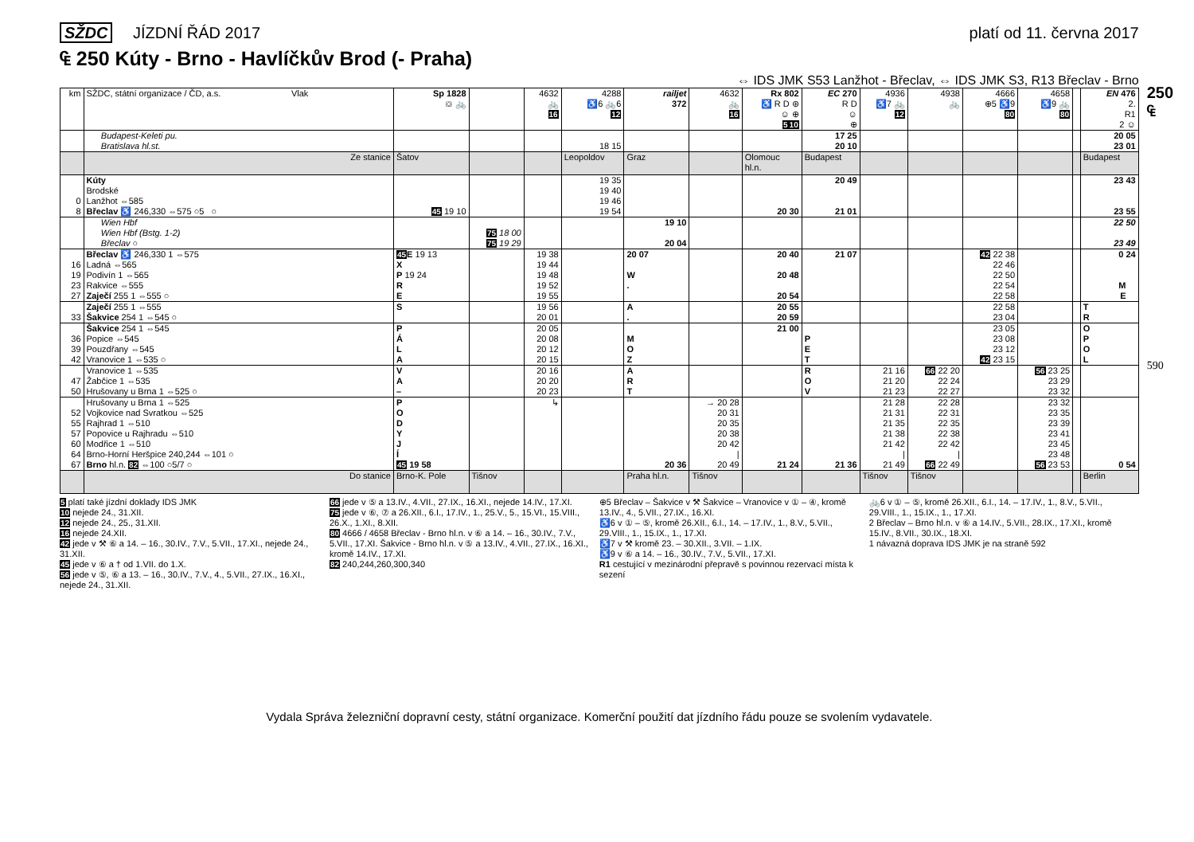SŽDC JÍZDNÍ ŘÁD 2017 platí od 11. června 2017
₠ 250 Kúty - Brno - Havlíčkův Brod (- Praha)
⇔ IDS JMK S53 Lanžhot - Břeclav, ⇔ IDS JMK S3, R13 Břeclav - Brno
| km | SŽDC, státní organizace / ČD, a.s. Vlak | Sp 1828 ⛋ 🚲 | | 4632 🚲 16 | 4288 ♿6 🚲6 12 | railjet 372 | 4632 🚲 16 | Rx 802 ♿ R D ⊛ ☺ ⊕ 5 10 | EC 270 R D ☺ ⊕ | 4936 ♿7 🚲 12 | 4938 🚲 | 4666 ⊕5 ♿9 80 | 4658 ♿9 🚲 80 | | EN 476 2. R1 2 ☺ |
| --- | --- | --- | --- | --- | --- | --- | --- | --- | --- | --- | --- | --- | --- | --- | --- |
| | Budapest-Keleti pu. Bratislava hl.st. | | | | 18 15 | | | | 17 25 20 10 | | | | | | 20 05 23 01 |
| | Ze stanice | Šatov | | | Leopoldov | Graz | | Olomouc hl.n. | Budapest | | | | | | Budapest |
| 0 8 | Kúty Brodské Lanžhot ⇔585 Břeclav ♿ 246,330 ⇔575 ○5 ○ | 45 19 10 | | | 19 35 19 40 19 46 19 54 | | | 20 30 | 20 49 21 01 | | | | | | 23 43 23 55 |
| | Wien Hbf Wien Hbf (Bstg. 1-2) Břeclav ○ | | 75 18 00 75 19 29 | | | 19 10 20 04 | | | | | | | | | 22 50 23 49 |
| 16 19 23 27 | Břeclav ♿ 246,330 1 ⇔575 Ladná ⇔565 Podivín 1 ⇔565 Rakvice ⇔555 Zaječí 255 1 ⇔555 ○ | 45 E 19 13 X P 19 24 R E | | 19 38 19 44 19 48 19 52 19 55 | | 20 07 W . | | 20 40 20 48 20 54 | 21 07 | | | 42 22 38 22 46 22 50 22 54 22 58 | | | 0 24 M E |
| 33 | Zaječí 255 1 ⇔555 Šakvice 254 1 ⇔545 ○ | S | | 19 56 20 01 | | A . | | 20 55 20 59 | | | | 22 58 23 04 | | | T R |
| 36 39 42 | Šakvice 254 1 ⇔545 Popice ⇔545 Pouzdřany ⇔545 Vranovice 1 ⇔535 ○ | P Á L A | | 20 05 20 08 20 12 20 15 | | M O Z | | 21 00 | P E T | | | 23 05 23 08 23 12 42 23 15 | | | O P O L |
| 47 50 | Vranovice 1 ⇔535 Žabčice 1 ⇔535 Hrušovany u Brna 1 ⇔525 ○ | V A – | | 20 16 20 20 20 23 | | A R T | | | R O V | 21 16 21 20 21 23 | 66 22 20 22 24 22 27 | | 56 23 25 23 29 23 32 | | |
| 52 55 57 60 64 67 | Hrušovany u Brna 1 ⇔525 Vojkovice nad Svratkou ⇔525 Rajhrad 1 ⇔510 Popovice u Rajhradu ⇔510 Modřice 1 ⇔510 Brno-Horní Heršpice 240,244 ⇔101 ○ Brno hl.n. 82 ⇔100 ○5/7 ○ | P O D Y J Í 45 19 58 | | ↳ | | 20 36 | → 20 28 20 31 20 35 20 38 20 42 / 20 49 | 21 24 | 21 36 | 21 28 21 31 21 35 21 38 21 42 / 21 49 | 22 28 22 31 22 35 22 38 22 42 / 66 22 49 | | 23 32 23 35 23 39 23 41 23 45 23 48 56 23 53 | | 0 54 |
| | Do stanice | Brno-K. Pole | Tišnov | | | Praha hl.n. | Tišnov | | | Tišnov | Tišnov | | | | Berlin |
5 platí také jízdní doklady IDS JMK
10 nejede 24., 31.XII.
12 nejede 24., 25., 31.XII.
16 nejede 24.XII.
42 jede v ⚒ ⑥ a 14. – 16., 30.IV., 7.V., 5.VII., 17.XI., nejede 24., 31.XII.
45 jede v ⑥ a † od 1.VII. do 1.X.
56 jede v ⑤, ⑥ a 13. – 16., 30.IV., 7.V., 4., 5.VII., 27.IX., 16.XI., nejede 24., 31.XII.
66 jede v ⑤ a 13.IV., 4.VII., 27.IX., 16.XI., nejede 14.IV., 17.XI.
75 jede v ⑥, ⑦ a 26.XII., 6.I., 17.IV., 1., 25.V., 5., 15.VI., 15.VIII., 26.X., 1.XI., 8.XII.
80 4666 / 4658 Břeclav - Brno hl.n. v ⑥ a 14. – 16., 30.IV., 7.V., 5.VII., 17.XI. Šakvice - Brno hl.n. v ⑤ a 13.IV., 4.VII., 27.IX., 16.XI., kromě 14.IV., 17.XI.
82 240,244,260,300,340
⊕5 Břeclav – Šakvice v ⚒ Šakvice – Vranovice v ① – ④, kromě 13.IV., 4., 5.VII., 27.IX., 16.XI.
♿6 v ① – ⑤, kromě 26.XII., 6.I., 14. – 17.IV., 1., 8.V., 5.VII., 29.VIII., 1., 15.IX., 1., 17.XI.
♿7 v ⚒ kromě 23. – 30.XII., 3.VII. – 1.IX.
♿9 v ⑥ a 14. – 16., 30.IV., 7.V., 5.VII., 17.XI.
R1 cestující v mezinárodní přepravě s povinnou rezervací místa k sezení
🚲6 v ① – ⑤, kromě 26.XII., 6.I., 14. – 17.IV., 1., 8.V., 5.VII., 29.VIII., 1., 15.IX., 1., 17.XI.
2 Břeclav – Brno hl.n. v ⑥ a 14.IV., 5.VII., 28.IX., 17.XI., kromě 15.IV., 8.VII., 30.IX., 18.XI.
1 návazná doprava IDS JMK je na straně 592
Vydala Správa železniční dopravní cesty, státní organizace. Komerční použití dat jízdního řádu pouze se svolením vydavatele.
250 ₠
590